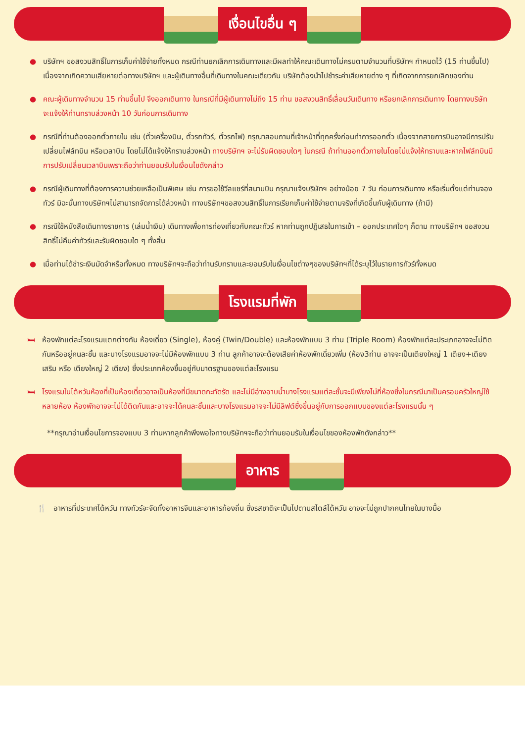เงื่อนไขอื่น ๆ
● บริษัทฯ ขอสงวนสิทธิ์ในการเก็บค่าใช้จ่ายทั้งหมด กรณีท่านยกเลิกการเดินทางและมีผลทำให้คณะเดินทางไม่ครบตามจำนวนที่บริษัทฯ กำหนดไว้ (15 ท่านขึ้นไป) เนื่องจากเกิดความเสียหายต่อทางบริษัทฯ และผู้เดินทางอื่นที่เดินทางในคณะเดียวกัน บริษัทต้องนำไปชำระค่าเสียหายต่าง ๆ ที่เกิดจากการยกเลิกของท่าน
● คณะผู้เดินทางจำนวน 15 ท่านขึ้นไป จึงออกเดินทาง ในกรณีที่มีผู้เดินทางไม่ถึง 15 ท่าน ขอสงวนสิทธิ์เลื่อนวันเดินทาง หรือยกเลิกการเดินทาง โดยทางบริษัทจะแจ้งให้ท่านทราบล่วงหน้า 10 วันก่อนการเดินทาง
● กรณีที่ท่านต้องออกตั๋วภายใน เช่น (ตั๋วเครื่องบิน, ตั๋วรถทัวร์, ตั๋วรถไฟ) กรุณาสอบถามที่เจ้าหน้าที่ทุกครั้งก่อนทำการออกตั๋ว เนื่องจากสายการบินอาจมีการปรับเปลี่ยนไฟล์ทบิน หรือเวลาบิน โดยไม่ได้แจ้งให้ทราบล่วงหน้า ทางบริษัทฯ จะไม่รับผิดชอบใดๆ ในกรณี ถ้าท่านออกตั๋วภายในโดยไม่แจ้งให้ทราบและหากไฟล์ทบินมีการปรับเปลี่ยนเวลาบินเพราะถือว่าท่านยอมรับในเงื่อนไขดังกล่าว
● กรณีผู้เดินทางที่ต้องการความช่วยเหลือเป็นพิเศษ เช่น การขอใช้วีลแชร์ที่สนามบิน กรุณาแจ้งบริษัทฯ อย่างน้อย 7 วัน ก่อนการเดินทาง หรือเริ่มตั้งแต่ท่านจองทัวร์ มิฉะนั้นทางบริษัทฯไม่สามารถจัดการได้ล่วงหน้า ทางบริษัทฯขอสงวนสิทธิ์ในการเรียกเก็บค่าใช้จ่ายตามจริงที่เกิดขึ้นกับผู้เดินทาง (ถ้ามี)
● กรณีใช้หนังสือเดินทางราชการ (เล่มน้ำเงิน) เดินทางเพื่อการท่องเที่ยวกับคณะทัวร์ หากท่านถูกปฏิเสธในการเข้า – ออกประเทศใดๆ ก็ตาม ทางบริษัทฯ ขอสงวนสิทธิ์ไม่คืนค่าทัวร์และรับผิดชอบใด ๆ ทั้งสิ้น
● เมื่อท่านได้ชำระเงินมัดจำหรือทั้งหมด ทางบริษัทฯจะถือว่าท่านรับทราบและยอมรับในเงื่อนไขต่างๆของบริษัทฯที่ได้ระบุไว้ในรายการทัวร์ทั้งหมด
โรงแรมที่พัก
🛏 ห้องพักแต่ละโรงแรมแตกต่างกัน ห้องเดี่ยว (Single), ห้องคู่ (Twin/Double) และห้องพักแบบ 3 ท่าน (Triple Room) ห้องพักแต่ละประเภทอาจจะไม่ติดกันหรืออยู่คนละชั้น และบางโรงแรมอาจจะไม่มีห้องพักแบบ 3 ท่าน ลูกค้าอาจจะต้องเสียค่าห้องพักเดี่ยวเพิ่ม (ห้อง3ท่าน อาจจะเป็นเตียงใหญ่ 1 เตียง+เตียงเสริม หรือ เตียงใหญ่ 2 เตียง) ซึ่งประเภทห้องขึ้นอยู่กับมาตรฐานของแต่ละโรงแรม
🛏 โรงแรมในไต้หวันห้องที่เป็นห้องเดี่ยวอาจเป็นห้องที่มีขนาดกะทัดรัด และไม่มีอ่างอาบน้ำบางโรงแรมแต่ละชั้นจะมีเพียงไม่กี่ห้องซึ่งในกรณีมาเป็นครอบครัวใหญ่ใช้หลายห้อง ห้องพักอาจจะไม่ได้ติดกันและอาจจะได้คนละชั้นและบางโรงแรมอาจจะไม่มีลิฟต์ซึ่งขึ้นอยู่กับการออกแบบของแต่ละโรงแรมนั้น ๆ
**กรุณาอ่านเงื่อนไขการจองแบบ 3 ท่านหากลูกค้าพึงพอใจทางบริษัทฯจะถือว่าท่านยอมรับในเงื่อนไขของห้องพักดังกล่าว**
อาหาร
🍴 อาหารที่ประเทศไต้หวัน ทางทัวร์จะจัดทั้งอาหารจีนและอาหารท้องถิ่น ซึ่งรสชาติจะเป็นไปตามสไตล์ไต้หวัน อาจจะไม่ถูกปากคนไทยในบางมื้อ